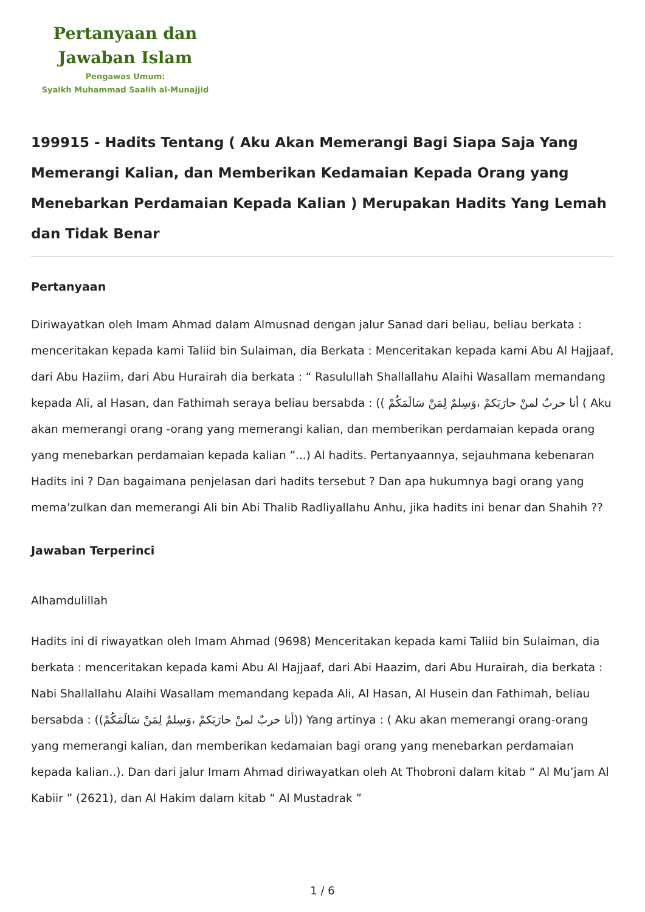Pertanyaan dan
Jawaban Islam
Pengawas Umum:
Syaikh Muhammad Saalih al-Munajjid
199915 - Hadits Tentang ( Aku Akan Memerangi Bagi Siapa Saja Yang Memerangi Kalian, dan Memberikan Kedamaian Kepada Orang yang Menebarkan Perdamaian Kepada Kalian ) Merupakan Hadits Yang Lemah dan Tidak Benar
Pertanyaan
Diriwayatkan oleh Imam Ahmad dalam Almusnad dengan jalur Sanad dari beliau, beliau berkata : menceritakan kepada kami Taliid bin Sulaiman, dia Berkata : Menceritakan kepada kami Abu Al Hajjaaf, dari Abu Haziim, dari Abu Hurairah dia berkata : “ Rasulullah Shallallahu Alaihi Wasallam memandang kepada Ali, al Hasan, dan Fathimah seraya beliau bersabda : (( أنا حربٌ لمنْ حارَبَكمْ ،وَسِلمٌ لِمَنْ سَالَمَكُمْ ( Aku akan memerangi orang -orang yang memerangi kalian, dan memberikan perdamaian kepada orang yang menebarkan perdamaian kepada kalian ”...) Al hadits. Pertanyaannya, sejauhmana kebenaran Hadits ini ? Dan bagaimana penjelasan dari hadits tersebut ? Dan apa hukumnya bagi orang yang mema’zulkan dan memerangi Ali bin Abi Thalib Radliyallahu Anhu, jika hadits ini benar dan Shahih ??
Jawaban Terperinci
Alhamdulillah
Hadits ini di riwayatkan oleh Imam Ahmad (9698) Menceritakan kepada kami Taliid bin Sulaiman, dia berkata : menceritakan kepada kami Abu Al Hajjaaf, dari Abi Haazim, dari Abu Hurairah, dia berkata : Nabi Shallallahu Alaihi Wasallam memandang kepada Ali, Al Hasan, Al Husein dan Fathimah, beliau bersabda : ((أنا حربٌ لمنْ حارَبَكمْ ،وَسِلمٌ لِمَنْ سَالَمَكُمْ)) Yang artinya : ( Aku akan memerangi orang-orang yang memerangi kalian, dan memberikan kedamaian bagi orang yang menebarkan perdamaian kepada kalian..). Dan dari jalur Imam Ahmad diriwayatkan oleh At Thobroni dalam kitab “ Al Mu’jam Al Kabiir ” (2621), dan Al Hakim dalam kitab “ Al Mustadrak ”
1 / 6